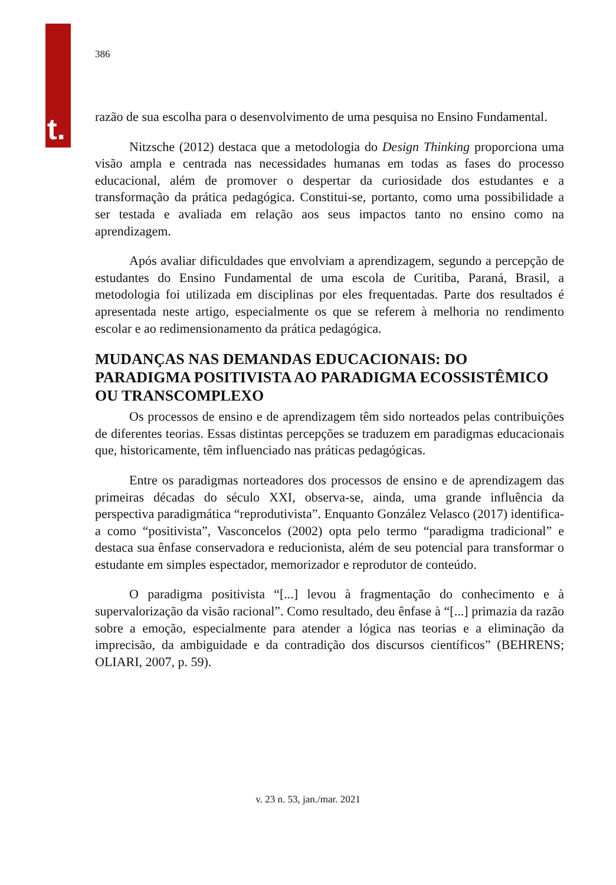t.
386
razão de sua escolha para o desenvolvimento de uma pesquisa no Ensino Fundamental.
Nitzsche (2012) destaca que a metodologia do Design Thinking proporciona uma visão ampla e centrada nas necessidades humanas em todas as fases do processo educacional, além de promover o despertar da curiosidade dos estudantes e a transformação da prática pedagógica. Constitui-se, portanto, como uma possibilidade a ser testada e avaliada em relação aos seus impactos tanto no ensino como na aprendizagem.
Após avaliar dificuldades que envolviam a aprendizagem, segundo a percepção de estudantes do Ensino Fundamental de uma escola de Curitiba, Paraná, Brasil, a metodologia foi utilizada em disciplinas por eles frequentadas. Parte dos resultados é apresentada neste artigo, especialmente os que se referem à melhoria no rendimento escolar e ao redimensionamento da prática pedagógica.
MUDANÇAS NAS DEMANDAS EDUCACIONAIS: DO PARADIGMA POSITIVISTA AO PARADIGMA ECOSSISTÊMICO OU TRANSCOMPLEXO
Os processos de ensino e de aprendizagem têm sido norteados pelas contribuições de diferentes teorias. Essas distintas percepções se traduzem em paradigmas educacionais que, historicamente, têm influenciado nas práticas pedagógicas.
Entre os paradigmas norteadores dos processos de ensino e de aprendizagem das primeiras décadas do século XXI, observa-se, ainda, uma grande influência da perspectiva paradigmática “reprodutivista”. Enquanto González Velasco (2017) identifica-a como “positivista”, Vasconcelos (2002) opta pelo termo “paradigma tradicional” e destaca sua ênfase conservadora e reducionista, além de seu potencial para transformar o estudante em simples espectador, memorizador e reprodutor de conteúdo.
O paradigma positivista “[...] levou à fragmentação do conhecimento e à supervalorização da visão racional”. Como resultado, deu ênfase à “[...] primazia da razão sobre a emoção, especialmente para atender a lógica nas teorias e a eliminação da imprecisão, da ambiguidade e da contradição dos discursos científicos” (BEHRENS; OLIARI, 2007, p. 59).
v. 23 n. 53, jan./mar. 2021